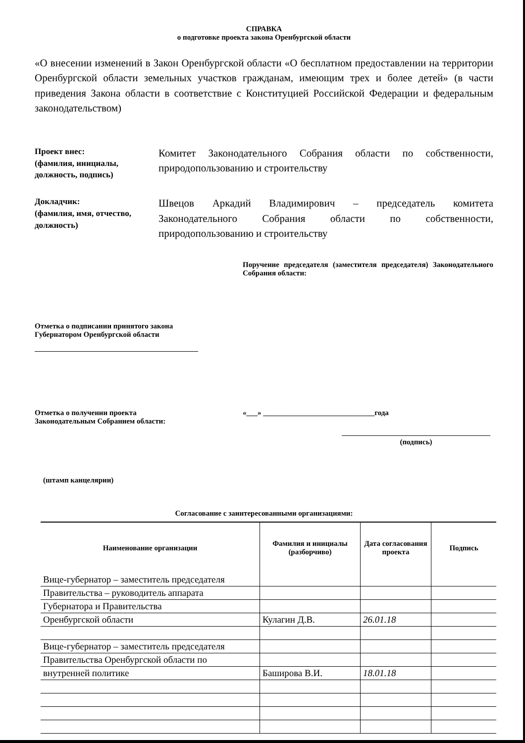СПРАВКА
о подготовке проекта закона Оренбургской области
«О внесении изменений в Закон Оренбургской области «О бесплатном предоставлении на территории Оренбургской области земельных участков гражданам, имеющим трех и более детей» (в части приведения Закона области в соответствие с Конституцией Российской Федерации и федеральным законодательством)
Проект внес:
(фамилия, инициалы, должность, подпись)
Комитет Законодательного Собрания области по собственности, природопользованию и строительству
Докладчик:
(фамилия, имя, отчество, должность)
Швецов Аркадий Владимирович – председатель комитета Законодательного Собрания области по собственности, природопользованию и строительству
Поручение председателя (заместителя председателя) Законодательного Собрания области:
Отметка о подписании принятого закона Губернатором Оренбургской области
Отметка о получении проекта
Законодательным Собранием области:
«___» ______________________________года
(подпись)
(штамп канцелярии)
Согласование с заинтересованными организациями:
| Наименование организации | Фамилия и инициалы (разборчиво) | Дата согласования проекта | Подпись |
| --- | --- | --- | --- |
| Вице-губернатор – заместитель председателя | | | |
| Правительства – руководитель аппарата | | | |
| Губернатора и Правительства | | | |
| Оренбургской области | Кулагин Д.В. | 26.01.18 | |
| Вице-губернатор – заместитель председателя | | | |
| Правительства Оренбургской области по | | | |
| внутренней политике | Баширова В.И. | 18.01.18 | |